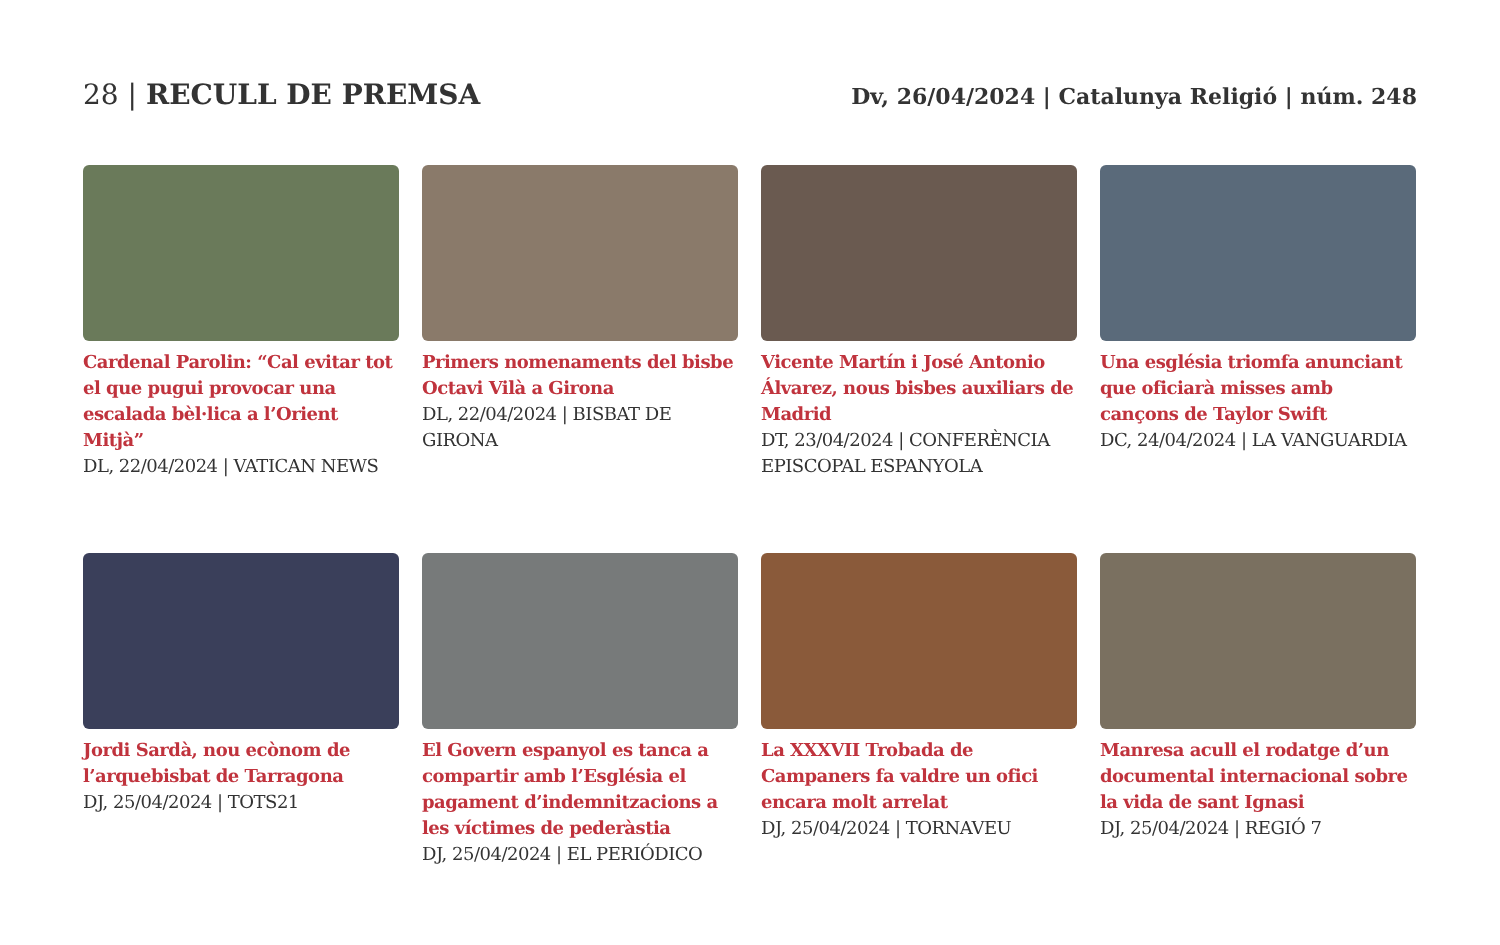28 | RECULL DE PREMSA
Dv, 26/04/2024 | Catalunya Religió | núm. 248
Cardenal Parolin: “Cal evitar tot el que pugui provocar una escalada bèl·lica a l’Orient Mitjà”
DL, 22/04/2024 | VATICAN NEWS
Primers nomenaments del bisbe Octavi Vilà a Girona
DL, 22/04/2024 | BISBAT DE GIRONA
Vicente Martín i José Antonio Álvarez, nous bisbes auxiliars de Madrid
DT, 23/04/2024 | CONFERÈNCIA EPISCOPAL ESPANYOLA
Una església triomfa anunciant que oficiarà misses amb cançons de Taylor Swift
DC, 24/04/2024 | LA VANGUARDIA
Jordi Sardà, nou ecònom de l’arquebisbat de Tarragona
DJ, 25/04/2024 | TOTS21
El Govern espanyol es tanca a compartir amb l’Església el pagament d’indemnitzacions a les víctimes de pederàstia
DJ, 25/04/2024 | EL PERIÓDICO
La XXXVII Trobada de Campaners fa valdre un ofici encara molt arrelat
DJ, 25/04/2024 | TORNAVEU
Manresa acull el rodatge d’un documental internacional sobre la vida de sant Ignasi
DJ, 25/04/2024 | REGIÓ 7